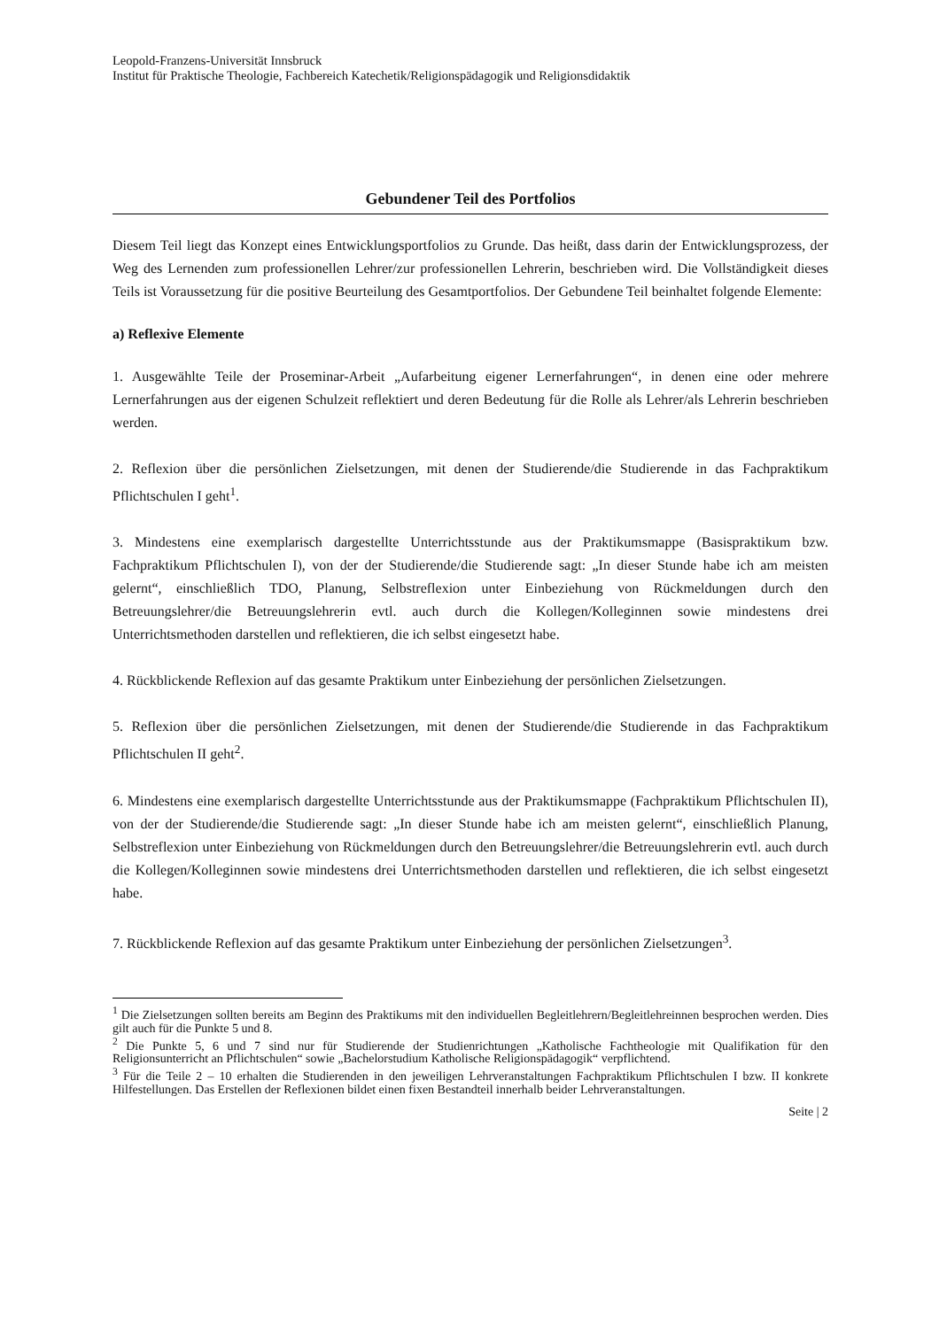Leopold-Franzens-Universität Innsbruck
Institut für Praktische Theologie, Fachbereich Katechetik/Religionspädagogik und Religionsdidaktik
Gebundener Teil des Portfolios
Diesem Teil liegt das Konzept eines Entwicklungsportfolios zu Grunde. Das heißt, dass darin der Entwicklungsprozess, der Weg des Lernenden zum professionellen Lehrer/zur professionellen Lehrerin, beschrieben wird. Die Vollständigkeit dieses Teils ist Voraussetzung für die positive Beurteilung des Gesamtportfolios. Der Gebundene Teil beinhaltet folgende Elemente:
a) Reflexive Elemente
1. Ausgewählte Teile der Proseminar-Arbeit „Aufarbeitung eigener Lernerfahrungen“, in denen eine oder mehrere Lernerfahrungen aus der eigenen Schulzeit reflektiert und deren Bedeutung für die Rolle als Lehrer/als Lehrerin beschrieben werden.
2. Reflexion über die persönlichen Zielsetzungen, mit denen der Studierende/die Studierende in das Fachpraktikum Pflichtschulen I geht<sup>1</sup>.
3. Mindestens eine exemplarisch dargestellte Unterrichtsstunde aus der Praktikumsmappe (Basispraktikum bzw. Fachpraktikum Pflichtschulen I), von der der Studierende/die Studierende sagt: „In dieser Stunde habe ich am meisten gelernt“, einschließlich TDO, Planung, Selbstreflexion unter Einbeziehung von Rückmeldungen durch den Betreuungslehrer/die Betreuungslehrerin evtl. auch durch die Kollegen/Kolleginnen sowie mindestens drei Unterrichtsmethoden darstellen und reflektieren, die ich selbst eingesetzt habe.
4. Rückblickende Reflexion auf das gesamte Praktikum unter Einbeziehung der persönlichen Zielsetzungen.
5. Reflexion über die persönlichen Zielsetzungen, mit denen der Studierende/die Studierende in das Fachpraktikum Pflichtschulen II geht<sup>2</sup>.
6. Mindestens eine exemplarisch dargestellte Unterrichtsstunde aus der Praktikumsmappe (Fachpraktikum Pflichtschulen II), von der der Studierende/die Studierende sagt: „In dieser Stunde habe ich am meisten gelernt“, einschließlich Planung, Selbstreflexion unter Einbeziehung von Rückmeldungen durch den Betreuungslehrer/die Betreuungslehrerin evtl. auch durch die Kollegen/Kolleginnen sowie mindestens drei Unterrichtsmethoden darstellen und reflektieren, die ich selbst eingesetzt habe.
7. Rückblickende Reflexion auf das gesamte Praktikum unter Einbeziehung der persönlichen Zielsetzungen<sup>3</sup>.
<sup>1</sup> Die Zielsetzungen sollten bereits am Beginn des Praktikums mit den individuellen Begleitlehrern/Begleitlehreinnen besprochen werden. Dies gilt auch für die Punkte 5 und 8.
<sup>2</sup> Die Punkte 5, 6 und 7 sind nur für Studierende der Studienrichtungen „Katholische Fachtheologie mit Qualifikation für den Religionsunterricht an Pflichtschulen“ sowie „Bachelorstudium Katholische Religionspädagogik“ verpflichtend.
<sup>3</sup> Für die Teile 2 – 10 erhalten die Studierenden in den jeweiligen Lehrveranstaltungen Fachpraktikum Pflichtschulen I bzw. II konkrete Hilfestellungen. Das Erstellen der Reflexionen bildet einen fixen Bestandteil innerhalb beider Lehrveranstaltungen.
Seite | 2